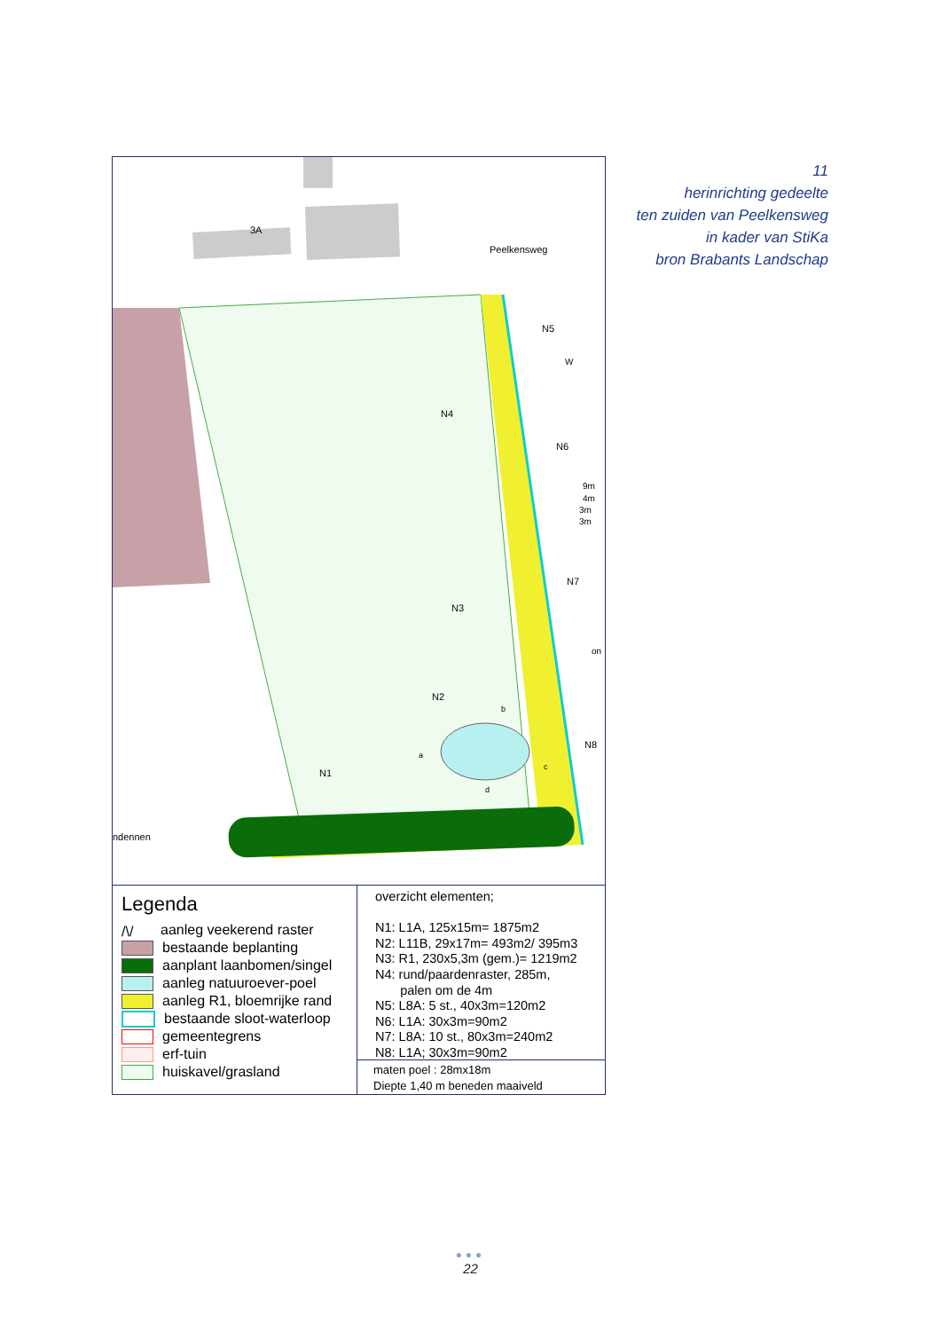11
herinrichting gedeelte
ten zuiden van Peelkensweg
in kader van StiKa
bron Brabants Landschap
Peelkensweg
3A
ndennen
N5
N4
N6
N7
N3
N2
N8
N1
W
9m
4m
3m
3m
on
b
a
c
d
Legenda
/\/ aanleg veekerend raster
bestaande beplanting
aanplant laanbomen/singel
aanleg natuuroever-poel
aanleg R1, bloemrijke rand
bestaande sloot-waterloop
gemeentegrens
erf-tuin
huiskavel/grasland
overzicht elementen;
N1: L1A, 125x15m= 1875m2
N2: L11B, 29x17m= 493m2/ 395m3
N3: R1, 230x5,3m (gem.)= 1219m2
N4: rund/paardenraster, 285m,
palen om de 4m
N5: L8A: 5 st., 40x3m=120m2
N6: L1A: 30x3m=90m2
N7: L8A: 10 st., 80x3m=240m2
N8: L1A; 30x3m=90m2
maten poel : 28mx18m
Diepte 1,40 m beneden maaiveld
●●●
22